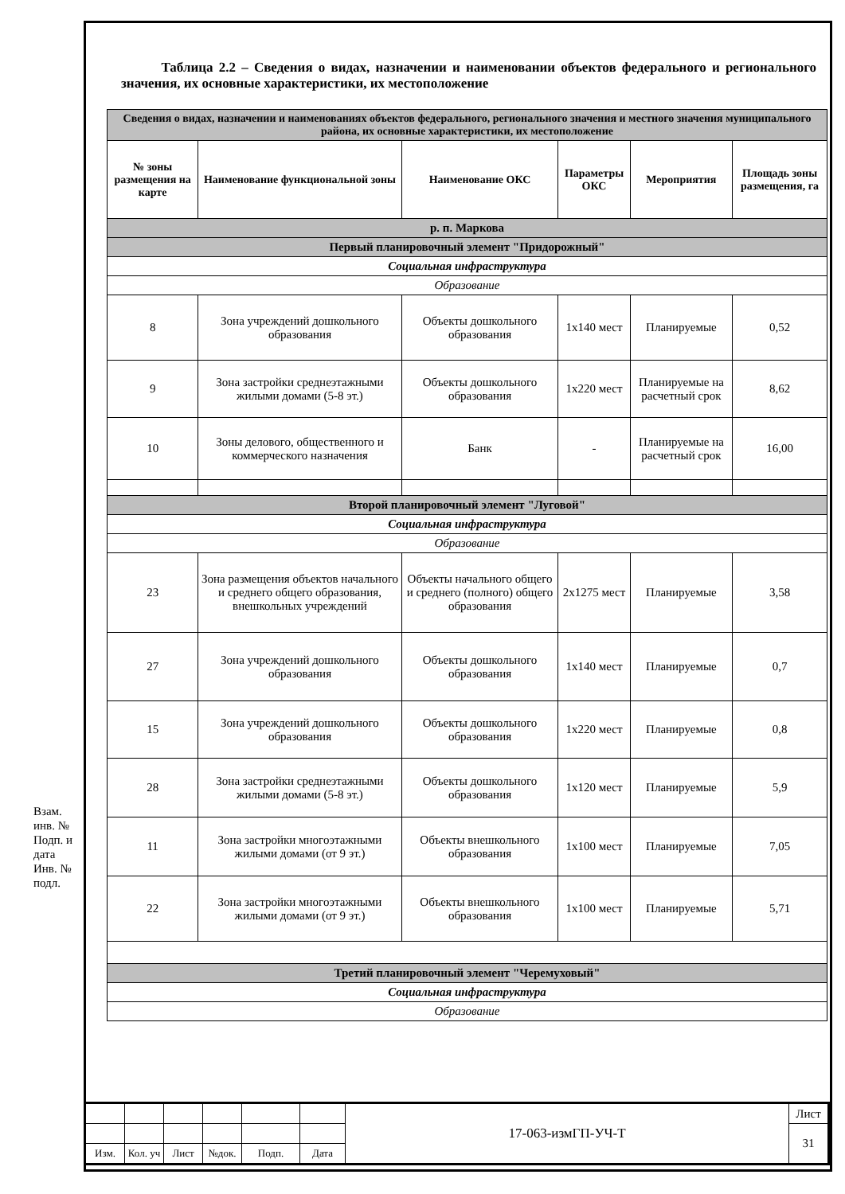Таблица 2.2 – Сведения о видах, назначении и наименовании объектов федерального и регионального значения, их основные характеристики, их местоположение
| Сведения о видах, назначении и наименованиях объектов федерального, регионального значения и местного значения муниципального района, их основные характеристики, их местоположение | | | | | |
| --- | --- | --- | --- | --- | --- |
| № зоны размещения на карте | Наименование функциональной зоны | Наименование ОКС | Параметры ОКС | Мероприятия | Площадь зоны размещения, га |
| р. п. Маркова | | | | | |
| Первый планировочный элемент "Придорожный" | | | | | |
| Социальная инфраструктура | | | | | |
| Образование | | | | | |
| 8 | Зона учреждений дошкольного образования | Объекты дошкольного образования | 1х140 мест | Планируемые | 0,52 |
| 9 | Зона застройки среднеэтажными жилыми домами (5-8 эт.) | Объекты дошкольного образования | 1х220 мест | Планируемые на расчетный срок | 8,62 |
| 10 | Зоны делового, общественного и коммерческого назначения | Банк | - | Планируемые на расчетный срок | 16,00 |
| Второй планировочный элемент "Луговой" | | | | | |
| Социальная инфраструктура | | | | | |
| Образование | | | | | |
| 23 | Зона размещения объектов начального и среднего общего образования, внешкольных учреждений | Объекты начального общего и среднего (полного) общего образования | 2х1275 мест | Планируемые | 3,58 |
| 27 | Зона учреждений дошкольного образования | Объекты дошкольного образования | 1х140 мест | Планируемые | 0,7 |
| 15 | Зона учреждений дошкольного образования | Объекты дошкольного образования | 1х220 мест | Планируемые | 0,8 |
| 28 | Зона застройки среднеэтажными жилыми домами (5-8 эт.) | Объекты дошкольного образования | 1х120 мест | Планируемые | 5,9 |
| 11 | Зона застройки многоэтажными жилыми домами (от 9 эт.) | Объекты внешкольного образования | 1х100 мест | Планируемые | 7,05 |
| 22 | Зона застройки многоэтажными жилыми домами (от 9 эт.) | Объекты внешкольного образования | 1х100 мест | Планируемые | 5,71 |
| Третий планировочный элемент "Черемуховый" | | | | | |
| Социальная инфраструктура | | | | | |
| Образование | | | | | |
Взам. инв. №
Подп. и дата
Инв. № подл.
| | | | | | | 17-063-измГП-УЧ-Т | Лист |
| | | | | | | | 31 |
| Изм. | Кол. уч | Лист | №док. | Подп. | Дата | | |